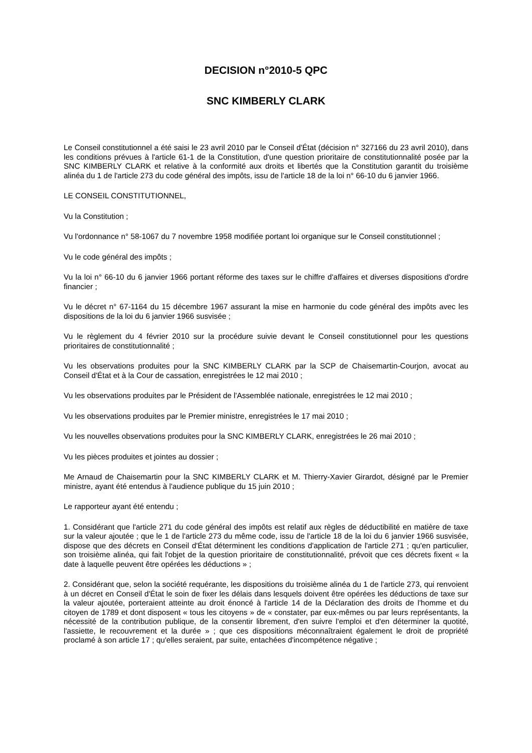DECISION n°2010-5 QPC
SNC KIMBERLY CLARK
Le Conseil constitutionnel a été saisi le 23 avril 2010 par le Conseil d'État (décision n° 327166 du 23 avril 2010), dans les conditions prévues à l'article 61-1 de la Constitution, d'une question prioritaire de constitutionnalité posée par la SNC KIMBERLY CLARK et relative à la conformité aux droits et libertés que la Constitution garantit du troisième alinéa du 1 de l'article 273 du code général des impôts, issu de l'article 18 de la loi n° 66-10 du 6 janvier 1966.
LE CONSEIL CONSTITUTIONNEL,
Vu la Constitution ;
Vu l'ordonnance n° 58-1067 du 7 novembre 1958 modifiée portant loi organique sur le Conseil constitutionnel ;
Vu le code général des impôts ;
Vu la loi n° 66-10 du 6 janvier 1966 portant réforme des taxes sur le chiffre d'affaires et diverses dispositions d'ordre financier ;
Vu le décret n° 67-1164 du 15 décembre 1967 assurant la mise en harmonie du code général des impôts avec les dispositions de la loi du 6 janvier 1966 susvisée ;
Vu le règlement du 4 février 2010 sur la procédure suivie devant le Conseil constitutionnel pour les questions prioritaires de constitutionnalité ;
Vu les observations produites pour la SNC KIMBERLY CLARK par la SCP de Chaisemartin-Courjon, avocat au Conseil d'État et à la Cour de cassation, enregistrées le 12 mai 2010 ;
Vu les observations produites par le Président de l'Assemblée nationale, enregistrées le 12 mai 2010 ;
Vu les observations produites par le Premier ministre, enregistrées le 17 mai 2010 ;
Vu les nouvelles observations produites pour la SNC KIMBERLY CLARK, enregistrées le 26 mai 2010 ;
Vu les pièces produites et jointes au dossier ;
Me Arnaud de Chaisemartin pour la SNC KIMBERLY CLARK et M. Thierry-Xavier Girardot, désigné par le Premier ministre, ayant été entendus à l'audience publique du 15 juin 2010 ;
Le rapporteur ayant été entendu ;
1. Considérant que l'article 271 du code général des impôts est relatif aux règles de déductibilité en matière de taxe sur la valeur ajoutée ; que le 1 de l'article 273 du même code, issu de l'article 18 de la loi du 6 janvier 1966 susvisée, dispose que des décrets en Conseil d'État déterminent les conditions d'application de l'article 271 ; qu'en particulier, son troisième alinéa, qui fait l'objet de la question prioritaire de constitutionnalité, prévoit que ces décrets fixent « la date à laquelle peuvent être opérées les déductions » ;
2. Considérant que, selon la société requérante, les dispositions du troisième alinéa du 1 de l'article 273, qui renvoient à un décret en Conseil d'État le soin de fixer les délais dans lesquels doivent être opérées les déductions de taxe sur la valeur ajoutée, porteraient atteinte au droit énoncé à l'article 14 de la Déclaration des droits de l'homme et du citoyen de 1789 et dont disposent « tous les citoyens » de « constater, par eux-mêmes ou par leurs représentants, la nécessité de la contribution publique, de la consentir librement, d'en suivre l'emploi et d'en déterminer la quotité, l'assiette, le recouvrement et la durée » ; que ces dispositions méconnaîtraient également le droit de propriété proclamé à son article 17 ; qu'elles seraient, par suite, entachées d'incompétence négative ;